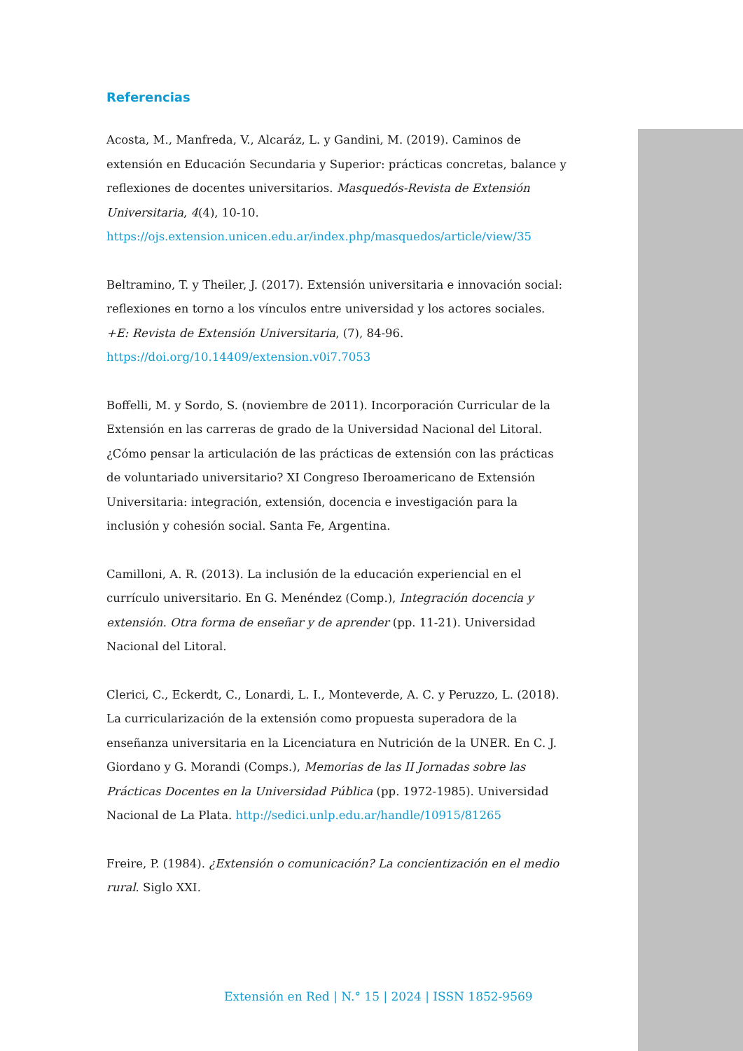Referencias
Acosta, M., Manfreda, V., Alcaráz, L. y Gandini, M. (2019). Caminos de extensión en Educación Secundaria y Superior: prácticas concretas, balance y reflexiones de docentes universitarios. Masquedós-Revista de Extensión Universitaria, 4(4), 10-10. https://ojs.extension.unicen.edu.ar/index.php/masquedos/article/view/35
Beltramino, T. y Theiler, J. (2017). Extensión universitaria e innovación social: reflexiones en torno a los vínculos entre universidad y los actores sociales. +E: Revista de Extensión Universitaria, (7), 84-96. https://doi.org/10.14409/extension.v0i7.7053
Boffelli, M. y Sordo, S. (noviembre de 2011). Incorporación Curricular de la Extensión en las carreras de grado de la Universidad Nacional del Litoral. ¿Cómo pensar la articulación de las prácticas de extensión con las prácticas de voluntariado universitario? XI Congreso Iberoamericano de Extensión Universitaria: integración, extensión, docencia e investigación para la inclusión y cohesión social. Santa Fe, Argentina.
Camilloni, A. R. (2013). La inclusión de la educación experiencial en el currículo universitario. En G. Menéndez (Comp.), Integración docencia y extensión. Otra forma de enseñar y de aprender (pp. 11-21). Universidad Nacional del Litoral.
Clerici, C., Eckerdt, C., Lonardi, L. I., Monteverde, A. C. y Peruzzo, L. (2018). La curricularización de la extensión como propuesta superadora de la enseñanza universitaria en la Licenciatura en Nutrición de la UNER. En C. J. Giordano y G. Morandi (Comps.), Memorias de las II Jornadas sobre las Prácticas Docentes en la Universidad Pública (pp. 1972-1985). Universidad Nacional de La Plata. http://sedici.unlp.edu.ar/handle/10915/81265
Freire, P. (1984). ¿Extensión o comunicación? La concientización en el medio rural. Siglo XXI.
Extensión en Red | N.° 15 | 2024 | ISSN 1852-9569